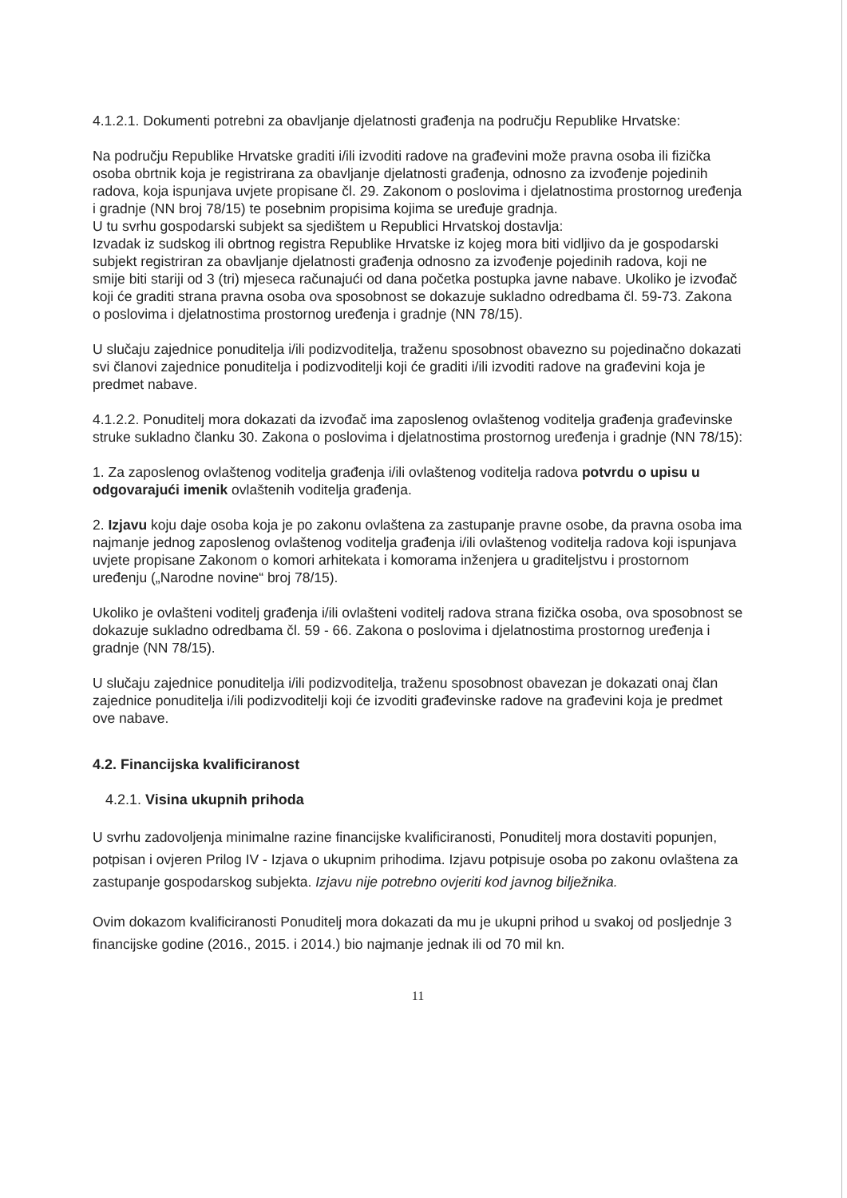4.1.2.1. Dokumenti potrebni za obavljanje djelatnosti građenja na području Republike Hrvatske:
Na području Republike Hrvatske graditi i/ili izvoditi radove na građevini može pravna osoba ili fizička osoba obrtnik koja je registrirana za obavljanje djelatnosti građenja, odnosno za izvođenje pojedinih radova, koja ispunjava uvjete propisane čl. 29. Zakonom o poslovima i djelatnostima prostornog uređenja i gradnje (NN broj 78/15) te posebnim propisima kojima se uređuje gradnja.
U tu svrhu gospodarski subjekt sa sjedištem u Republici Hrvatskoj dostavlja:
Izvadak iz sudskog ili obrtnog registra Republike Hrvatske iz kojeg mora biti vidljivo da je gospodarski subjekt registriran za obavljanje djelatnosti građenja odnosno za izvođenje pojedinih radova, koji ne smije biti stariji od 3 (tri) mjeseca računajući od dana početka postupka javne nabave. Ukoliko je izvođač koji će graditi strana pravna osoba ova sposobnost se dokazuje sukladno odredbama čl. 59-73. Zakona o poslovima i djelatnostima prostornog uređenja i gradnje (NN 78/15).
U slučaju zajednice ponuditelja i/ili podizvoditelja, traženu sposobnost obavezno su pojedinačno dokazati svi članovi zajednice ponuditelja i podizvoditelji koji će graditi i/ili izvoditi radove na građevini koja je predmet nabave.
4.1.2.2. Ponuditelj mora dokazati da izvođač ima zaposlenog ovlaštenog voditelja građenja građevinske struke sukladno članku 30. Zakona o poslovima i djelatnostima prostornog uređenja i gradnje (NN 78/15):
1. Za zaposlenog ovlaštenog voditelja građenja i/ili ovlaštenog voditelja radova potvrdu o upisu u odgovarajući imenik ovlaštenih voditelja građenja.
2. Izjavu koju daje osoba koja je po zakonu ovlaštena za zastupanje pravne osobe, da pravna osoba ima najmanje jednog zaposlenog ovlaštenog voditelja građenja i/ili ovlaštenog voditelja radova koji ispunjava uvjete propisane Zakonom o komori arhitekata i komorama inženjera u graditeljstvu i prostornom uređenju („Narodne novine“ broj 78/15).
Ukoliko je ovlašteni voditelj građenja i/ili ovlašteni voditelj radova strana fizička osoba, ova sposobnost se dokazuje sukladno odredbama čl. 59 - 66. Zakona o poslovima i djelatnostima prostornog uređenja i gradnje (NN 78/15).
U slučaju zajednice ponuditelja i/ili podizvoditelja, traženu sposobnost obavezan je dokazati onaj član zajednice ponuditelja i/ili podizvoditelji koji će izvoditi građevinske radove na građevini koja je predmet ove nabave.
4.2. Financijska kvalificiranost
4.2.1. Visina ukupnih prihoda
U svrhu zadovoljenja minimalne razine financijske kvalificiranosti, Ponuditelj mora dostaviti popunjen, potpisan i ovjeren Prilog IV - Izjava o ukupnim prihodima. Izjavu potpisuje osoba po zakonu ovlaštena za zastupanje gospodarskog subjekta. Izjavu nije potrebno ovjeriti kod javnog bilježnika.
Ovim dokazom kvalificiranosti Ponuditelj mora dokazati da mu je ukupni prihod u svakoj od posljednje 3 financijske godine (2016., 2015. i 2014.) bio najmanje jednak ili od 70 mil kn.
11